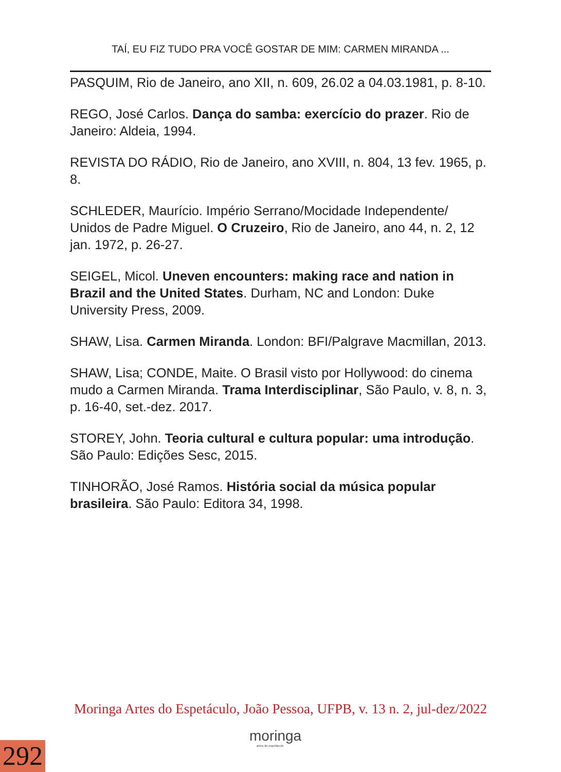TAÍ, EU FIZ TUDO PRA VOCÊ GOSTAR DE MIM: CARMEN MIRANDA ...
PASQUIM, Rio de Janeiro, ano XII, n. 609, 26.02 a 04.03.1981, p. 8-10.
REGO, José Carlos. Dança do samba: exercício do prazer. Rio de Janeiro: Aldeia, 1994.
REVISTA DO RÁDIO, Rio de Janeiro, ano XVIII, n. 804, 13 fev. 1965, p. 8.
SCHLEDER, Maurício. Império Serrano/Mocidade Independente/ Unidos de Padre Miguel. O Cruzeiro, Rio de Janeiro, ano 44, n. 2, 12 jan. 1972, p. 26-27.
SEIGEL, Micol. Uneven encounters: making race and nation in Brazil and the United States. Durham, NC and London: Duke University Press, 2009.
SHAW, Lisa. Carmen Miranda. London: BFI/Palgrave Macmillan, 2013.
SHAW, Lisa; CONDE, Maite. O Brasil visto por Hollywood: do cinema mudo a Carmen Miranda. Trama Interdisciplinar, São Paulo, v. 8, n. 3, p. 16-40, set.-dez. 2017.
STOREY, John. Teoria cultural e cultura popular: uma introdução. São Paulo: Edições Sesc, 2015.
TINHORÃO, José Ramos. História social da música popular brasileira. São Paulo: Editora 34, 1998.
Moringa Artes do Espetáculo, João Pessoa, UFPB, v. 13 n. 2, jul-dez/2022
moringa
artes do espetáculo
292